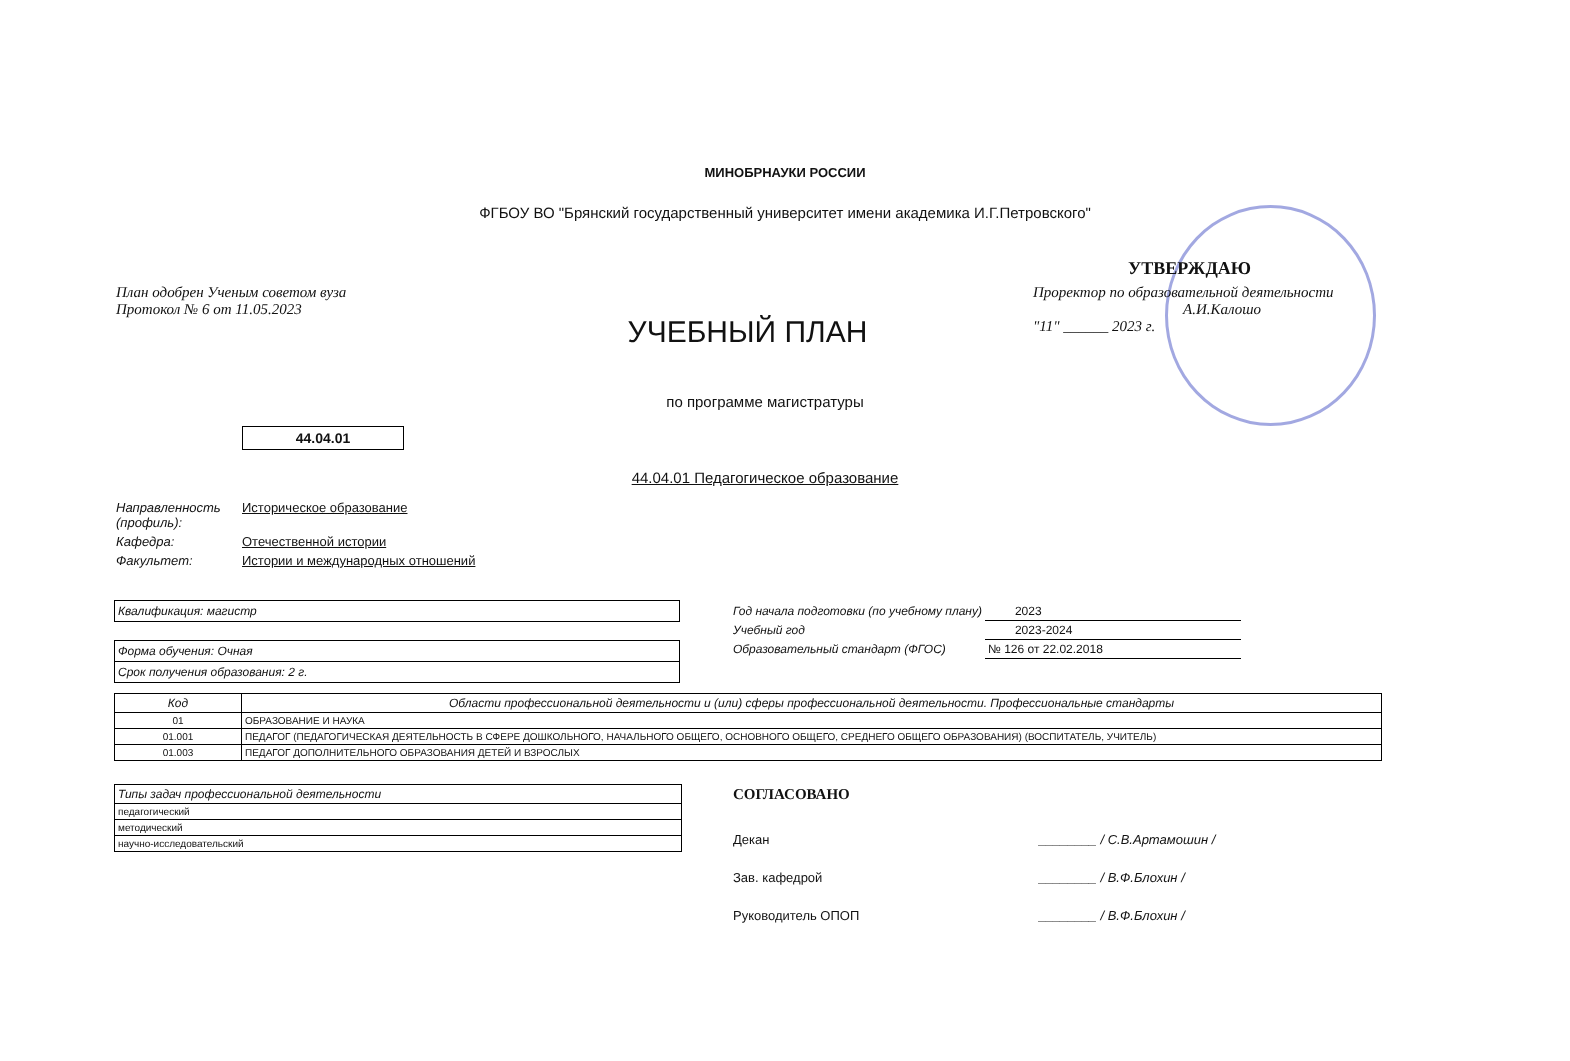МИНОБРНАУКИ РОССИИ
ФГБОУ ВО "Брянский государственный университет имени академика И.Г.Петровского"
УТВЕРЖДАЮ
План одобрен Ученым советом вуза
Протокол № 6 от 11.05.2023
Проректор по образовательной деятельности
А.И.Калошо
"11" ______ 2023 г.
УЧЕБНЫЙ ПЛАН
по программе магистратуры
44.04.01
44.04.01 Педагогическое образование
| Направленность (профиль): | Историческое образование |
| Кафедра: | Отечественной истории |
| Факультет: | Истории и международных отношений |
Квалификация: магистр
Форма обучения: Очная
Срок получения образования: 2 г.
| Год начала подготовки (по учебному плану) | 2023 |
| Учебный год | 2023-2024 |
| Образовательный стандарт (ФГОС) | № 126 от 22.02.2018 |
| Код | Области профессиональной деятельности и (или) сферы профессиональной деятельности. Профессиональные стандарты |
| --- | --- |
| 01 | ОБРАЗОВАНИЕ И НАУКА |
| 01.001 | ПЕДАГОГ (ПЕДАГОГИЧЕСКАЯ ДЕЯТЕЛЬНОСТЬ В СФЕРЕ ДОШКОЛЬНОГО, НАЧАЛЬНОГО ОБЩЕГО, ОСНОВНОГО ОБЩЕГО, СРЕДНЕГО ОБЩЕГО ОБРАЗОВАНИЯ) (ВОСПИТАТЕЛЬ, УЧИТЕЛЬ) |
| 01.003 | ПЕДАГОГ ДОПОЛНИТЕЛЬНОГО ОБРАЗОВАНИЯ ДЕТЕЙ И ВЗРОСЛЫХ |
| Типы задач профессиональной деятельности |
| педагогический |
| методический |
| научно-исследовательский |
СОГЛАСОВАНО
| Декан | ________ / С.В.Артамошин / |
| Зав. кафедрой | ________ / В.Ф.Блохин / |
| Руководитель ОПОП | ________ / В.Ф.Блохин / |